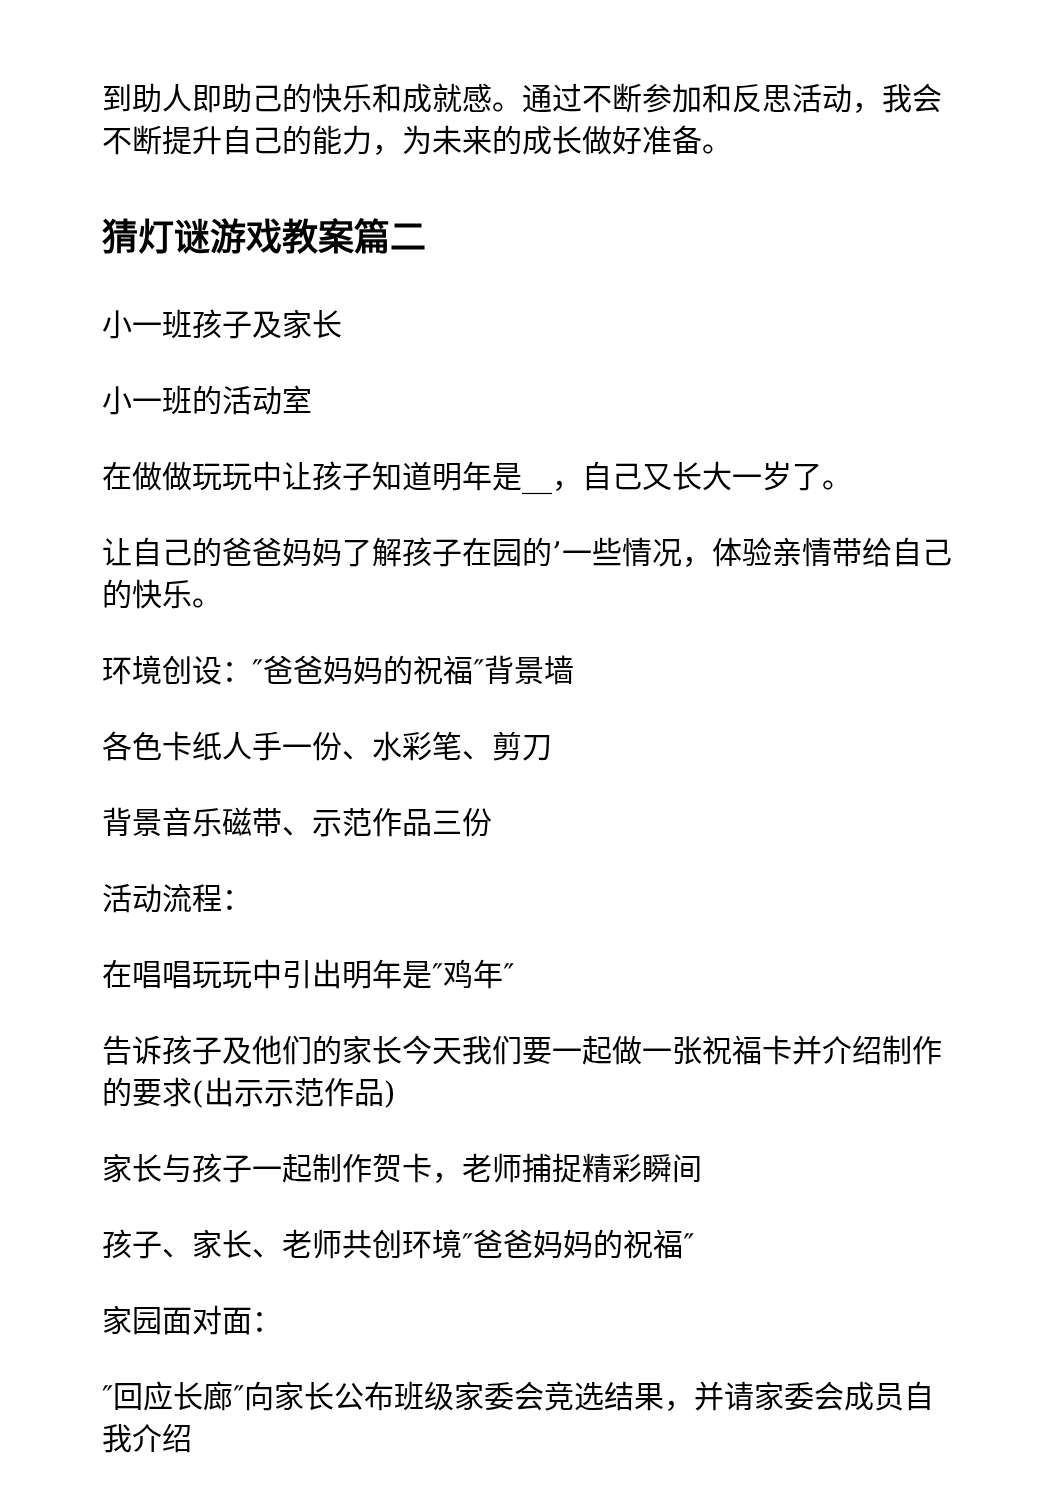到助人即助己的快乐和成就感。通过不断参加和反思活动，我会不断提升自己的能力，为未来的成长做好准备。
猜灯谜游戏教案篇二
小一班孩子及家长
小一班的活动室
在做做玩玩中让孩子知道明年是__，自己又长大一岁了。
让自己的爸爸妈妈了解孩子在园的’一些情况，体验亲情带给自己的快乐。
环境创设：″爸爸妈妈的祝福″背景墙
各色卡纸人手一份、水彩笔、剪刀
背景音乐磁带、示范作品三份
活动流程：
在唱唱玩玩中引出明年是″鸡年″
告诉孩子及他们的家长今天我们要一起做一张祝福卡并介绍制作的要求(出示示范作品)
家长与孩子一起制作贺卡，老师捕捉精彩瞬间
孩子、家长、老师共创环境″爸爸妈妈的祝福″
家园面对面：
″回应长廊″向家长公布班级家委会竞选结果，并请家委会成员自我介绍